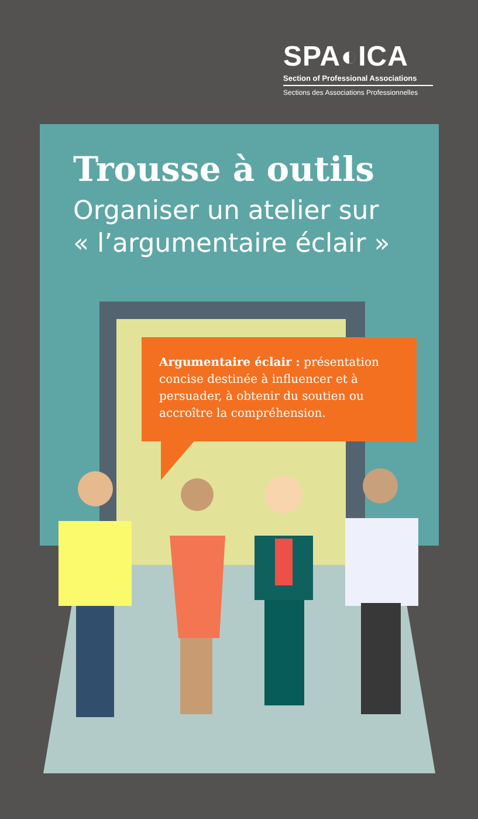SPA◐ICA
Section of Professional Associations
Sections des Associations Professionnelles
Trousse à outils
Organiser un atelier sur
« l’argumentaire éclair »
Argumentaire éclair : présentation concise destinée à influencer et à persuader, à obtenir du soutien ou accroître la compréhension.